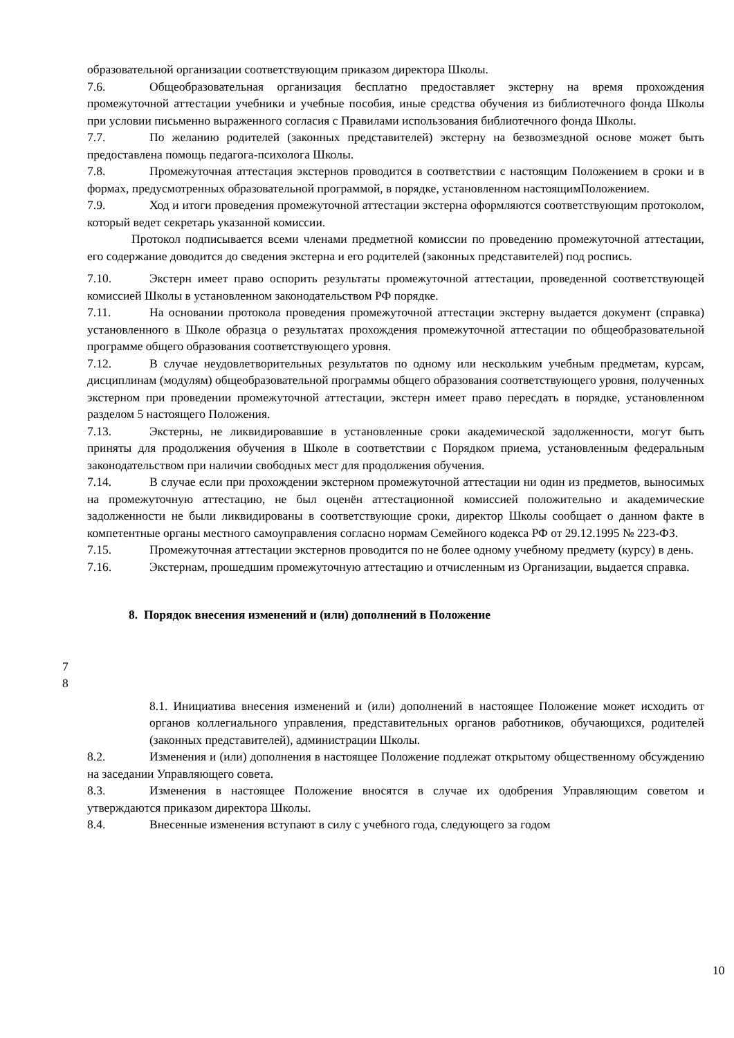образовательной организации соответствующим приказом директора Школы.
7.6. Общеобразовательная организация бесплатно предоставляет экстерну на время прохождения промежуточной аттестации учебники и учебные пособия, иные средства обучения из библиотечного фонда Школы при условии письменно выраженного согласия с Правилами использования библиотечного фонда Школы.
7.7. По желанию родителей (законных представителей) экстерну на безвозмездной основе может быть предоставлена помощь педагога-психолога Школы.
7.8. Промежуточная аттестация экстернов проводится в соответствии с настоящим Положением в сроки и в формах, предусмотренных образовательной программой, в порядке, установленном настоящимПоложением.
7.9. Ход и итоги проведения промежуточной аттестации экстерна оформляются соответствующим протоколом, который ведет секретарь указанной комиссии.
Протокол подписывается всеми членами предметной комиссии по проведению промежуточной аттестации, его содержание доводится до сведения экстерна и его родителей (законных представителей) под роспись.
7.10. Экстерн имеет право оспорить результаты промежуточной аттестации, проведенной соответствующей комиссией Школы в установленном законодательством РФ порядке.
7.11. На основании протокола проведения промежуточной аттестации экстерну выдается документ (справка) установленного в Школе образца о результатах прохождения промежуточной аттестации по общеобразовательной программе общего образования соответствующего уровня.
7.12. В случае неудовлетворительных результатов по одному или нескольким учебным предметам, курсам, дисциплинам (модулям) общеобразовательной программы общего образования соответствующего уровня, полученных экстерном при проведении промежуточной аттестации, экстерн имеет право пересдать в порядке, установленном разделом 5 настоящего Положения.
7.13. Экстерны, не ликвидировавшие в установленные сроки академической задолженности, могут быть приняты для продолжения обучения в Школе в соответствии с Порядком приема, установленным федеральным законодательством при наличии свободных мест для продолжения обучения.
7.14. В случае если при прохождении экстерном промежуточной аттестации ни один из предметов, выносимых на промежуточную аттестацию, не был оценён аттестационной комиссией положительно и академические задолженности не были ликвидированы в соответствующие сроки, директор Школы сообщает о данном факте в компетентные органы местного самоуправления согласно нормам Семейного кодекса РФ от 29.12.1995 № 223-ФЗ.
7.15. Промежуточная аттестации экстернов проводится по не более одному учебному предмету (курсу) в день.
7.16. Экстернам, прошедшим промежуточную аттестацию и отчисленным из Организации, выдается справка.
8. Порядок внесения изменений и (или) дополнений в Положение
7
8
8.1. Инициатива внесения изменений и (или) дополнений в настоящее Положение может исходить от органов коллегиального управления, представительных органов работников, обучающихся, родителей (законных представителей), администрации Школы.
8.2. Изменения и (или) дополнения в настоящее Положение подлежат открытому общественному обсуждению на заседании Управляющего совета.
8.3. Изменения в настоящее Положение вносятся в случае их одобрения Управляющим советом и утверждаются приказом директора Школы.
8.4. Внесенные изменения вступают в силу с учебного года, следующего за годом
10